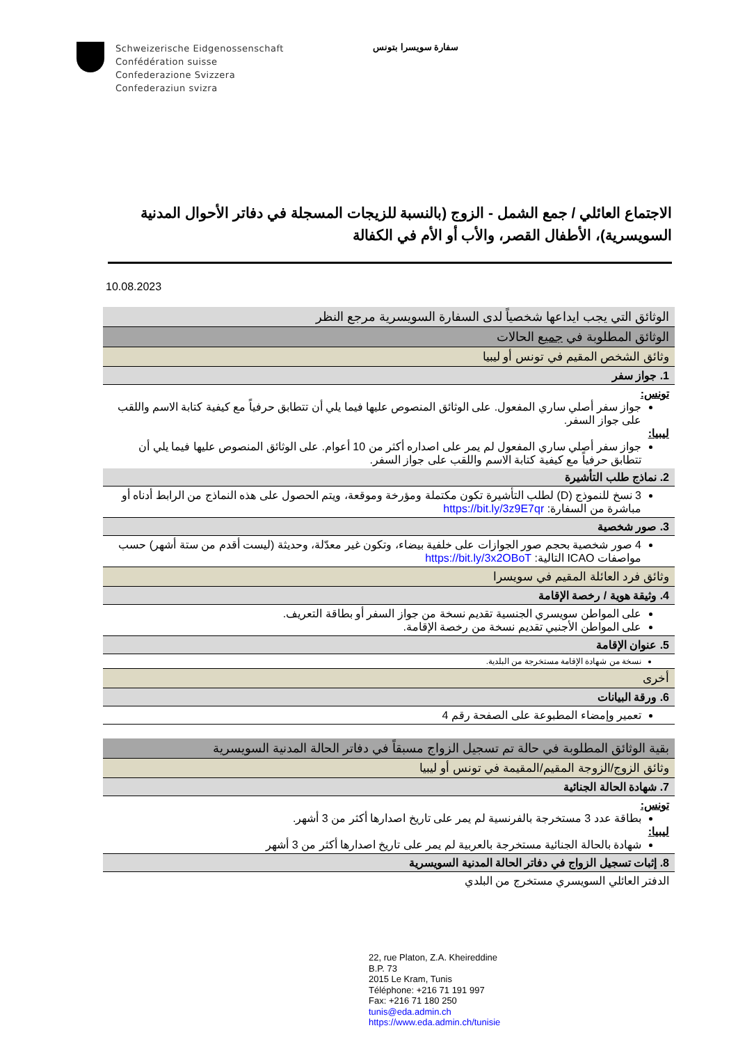Schweizerische Eidgenossenschaft
Confédération suisse
Confederazione Svizzera
Confederaziun svizra
سفارة سويسرا بتونس
الاجتماع العائلي / جمع الشمل - الزوج (بالنسبة للزيجات المسجلة في دفاتر الأحوال المدنية السويسرية)، الأطفال القصر، والأب أو الأم في الكفالة
10.08.2023
| الوثائق التي يجب ايداعها شخصياً لدى السفارة السويسرية مرجع النظر |
| الوثائق المطلوبة في جميع الحالات |
| وثائق الشخص المقيم في تونس أو ليبيا |
| 1. جواز سفر |
| تونس: جواز سفر أصلي ساري المفعول. على الوثائق المنصوص عليها فيما يلي أن تتطابق حرفياً مع كيفية كتابة الاسم واللقب على جواز السفر. ليبيا: جواز سفر أصلي ساري المفعول لم يمر على اصداره أكثر من 10 أعوام. على الوثائق المنصوص عليها فيما يلي أن تتطابق حرفياً مع كيفية كتابة الاسم واللقب على جواز السفر. |
| 2. نماذج طلب التأشيرة |
| 3 نسخ للنموذج (D) لطلب التأشيرة تكون مكتملة ومؤرخة وموقعة، ويتم الحصول على هذه النماذج من الرابط أدناه أو مباشرة من السفارة: https://bit.ly/3z9E7qr |
| 3. صور شخصية |
| 4 صور شخصية بحجم صور الجوازات على خلفية بيضاء، وتكون غير معدّلة، وحديثة (ليست أقدم من ستة أشهر) حسب مواصفات ICAO التالية: https://bit.ly/3x2OBoT |
| وثائق فرد العائلة المقيم في سويسرا |
| 4. وثيقة هوية / رخصة الإقامة |
| على المواطن سويسري الجنسية تقديم نسخة من جواز السفر أو بطاقة التعريف. على المواطن الأجنبي تقديم نسخة من رخصة الإقامة. |
| 5. عنوان الإقامة |
| نسخة من شهادة الإقامة مستخرجة من البلدية. |
| أخرى |
| 6. ورقة البيانات |
| تعمير وإمضاء المطبوعة على الصفحة رقم 4 |
| بقية الوثائق المطلوبة في حالة تم تسجيل الزواج مسبقاً في دفاتر الحالة المدنية السويسرية |
| وثائق الزوج/الزوجة المقيم/المقيمة في تونس أو ليبيا |
| 7. شهادة الحالة الجنائية |
| تونس: بطاقة عدد 3 مستخرجة بالفرنسية لم يمر على تاريخ اصدارها أكثر من 3 أشهر. ليبيا: شهادة بالحالة الجنائية مستخرجة بالعربية لم يمر على تاريخ اصدارها أكثر من 3 أشهر |
| 8. إثبات تسجيل الزواج في دفاتر الحالة المدنية السويسرية |
| الدفتر العائلي السويسري مستخرج من البلدي |
22, rue Platon, Z.A. Kheireddine
B.P. 73
2015 Le Kram, Tunis
Téléphone: +216 71 191 997
Fax: +216 71 180 250
tunis@eda.admin.ch
https://www.eda.admin.ch/tunisie